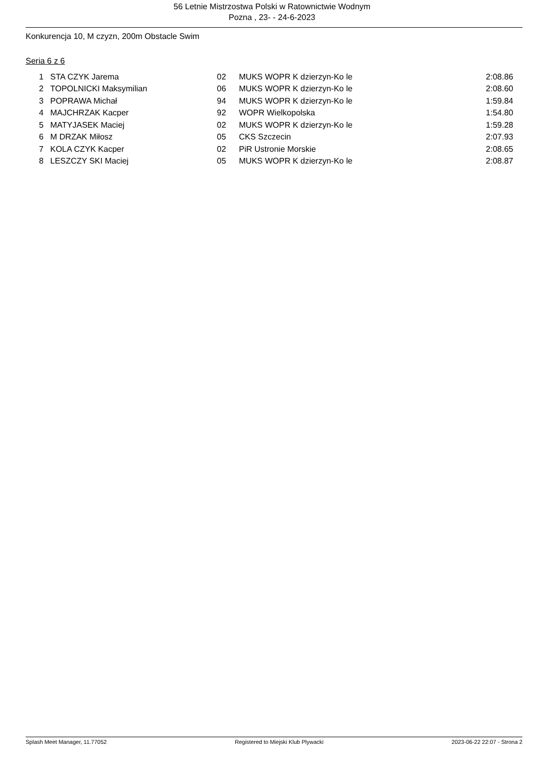56 Letnie Mistrzostwa Polski w Ratownictwie Wodnym
Pozna , 23- - 24-6-2023
Konkurencja 10, M czyzn, 200m Obstacle Swim
Seria 6 z 6
| 1 | STA CZYK Jarema | 02 | MUKS WOPR K dzierzyn-Ko le | 2:08.86 |
| 2 | TOPOLNICKI Maksymilian | 06 | MUKS WOPR K dzierzyn-Ko le | 2:08.60 |
| 3 | POPRAWA Michał | 94 | MUKS WOPR K dzierzyn-Ko le | 1:59.84 |
| 4 | MAJCHRZAK Kacper | 92 | WOPR Wielkopolska | 1:54.80 |
| 5 | MATYJASEK Maciej | 02 | MUKS WOPR K dzierzyn-Ko le | 1:59.28 |
| 6 | M DRZAK Miłosz | 05 | CKS Szczecin | 2:07.93 |
| 7 | KOLA CZYK Kacper | 02 | PiR Ustronie Morskie | 2:08.65 |
| 8 | LESZCZY SKI Maciej | 05 | MUKS WOPR K dzierzyn-Ko le | 2:08.87 |
Splash Meet Manager, 11.77052 Registered to Miejski Klub Plywacki 2023-06-22 22:07 - Strona 2